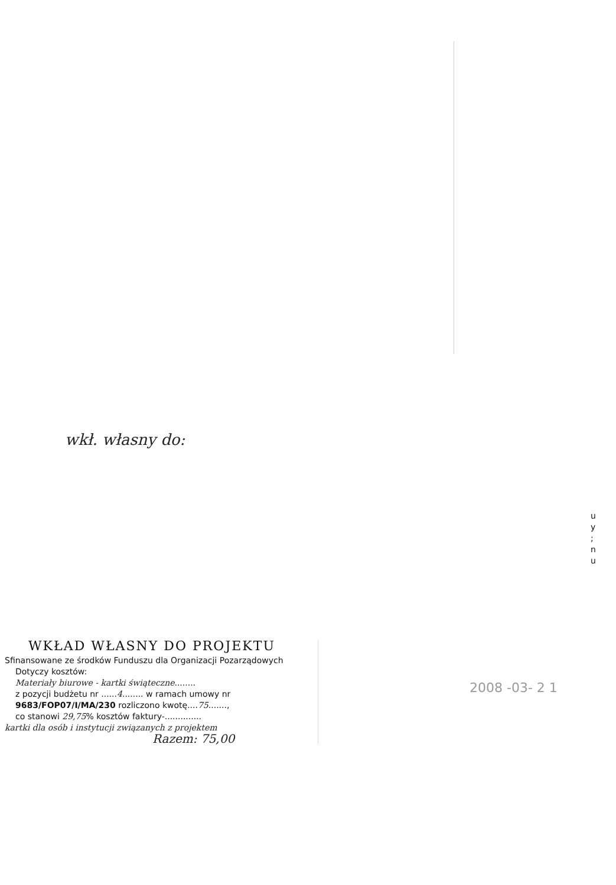u
y
;
n
u
wkł. własny do:
2008 -03- 2 1
WKŁAD WŁASNY DO PROJEKTU
Sfinansowane ze środków Funduszu dla Organizacji Pozarządowych
Dotyczy kosztów:
Materiały biurowe - kartki świąteczne........
z pozycji budżetu nr ......4........ w ramach umowy nr
9683/FOP07/I/MA/230 rozliczono kwotę....75.......,
co stanowi 29,75% kosztów faktury-..............
kartki dla osób i instytucji związanych z projektem
Razem: 75,00